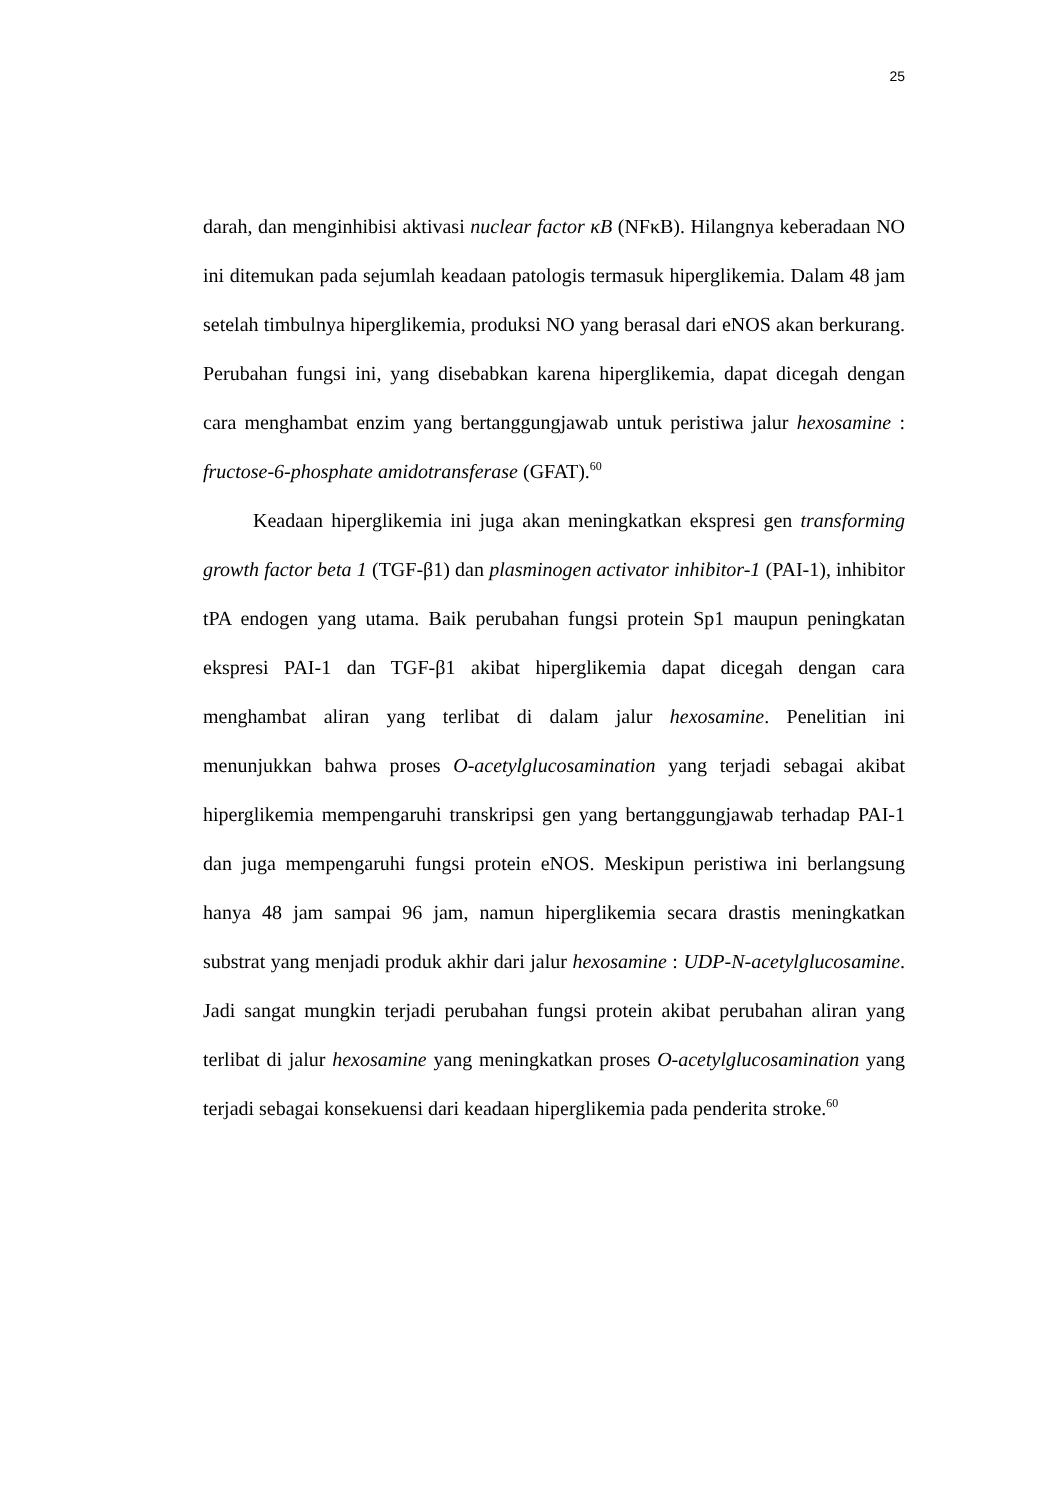25
darah, dan menginhibisi aktivasi nuclear factor κB (NFκB). Hilangnya keberadaan NO ini ditemukan pada sejumlah keadaan patologis termasuk hiperglikemia. Dalam 48 jam setelah timbulnya hiperglikemia, produksi NO yang berasal dari eNOS akan berkurang. Perubahan fungsi ini, yang disebabkan karena hiperglikemia, dapat dicegah dengan cara menghambat enzim yang bertanggungjawab untuk peristiwa jalur hexosamine : fructose-6-phosphate amidotransferase (GFAT).<sup>60</sup>
Keadaan hiperglikemia ini juga akan meningkatkan ekspresi gen transforming growth factor beta 1 (TGF-β1) dan plasminogen activator inhibitor-1 (PAI-1), inhibitor tPA endogen yang utama. Baik perubahan fungsi protein Sp1 maupun peningkatan ekspresi PAI-1 dan TGF-β1 akibat hiperglikemia dapat dicegah dengan cara menghambat aliran yang terlibat di dalam jalur hexosamine. Penelitian ini menunjukkan bahwa proses O-acetylglucosamination yang terjadi sebagai akibat hiperglikemia mempengaruhi transkripsi gen yang bertanggungjawab terhadap PAI-1 dan juga mempengaruhi fungsi protein eNOS. Meskipun peristiwa ini berlangsung hanya 48 jam sampai 96 jam, namun hiperglikemia secara drastis meningkatkan substrat yang menjadi produk akhir dari jalur hexosamine : UDP-N-acetylglucosamine. Jadi sangat mungkin terjadi perubahan fungsi protein akibat perubahan aliran yang terlibat di jalur hexosamine yang meningkatkan proses O-acetylglucosamination yang terjadi sebagai konsekuensi dari keadaan hiperglikemia pada penderita stroke.<sup>60</sup>